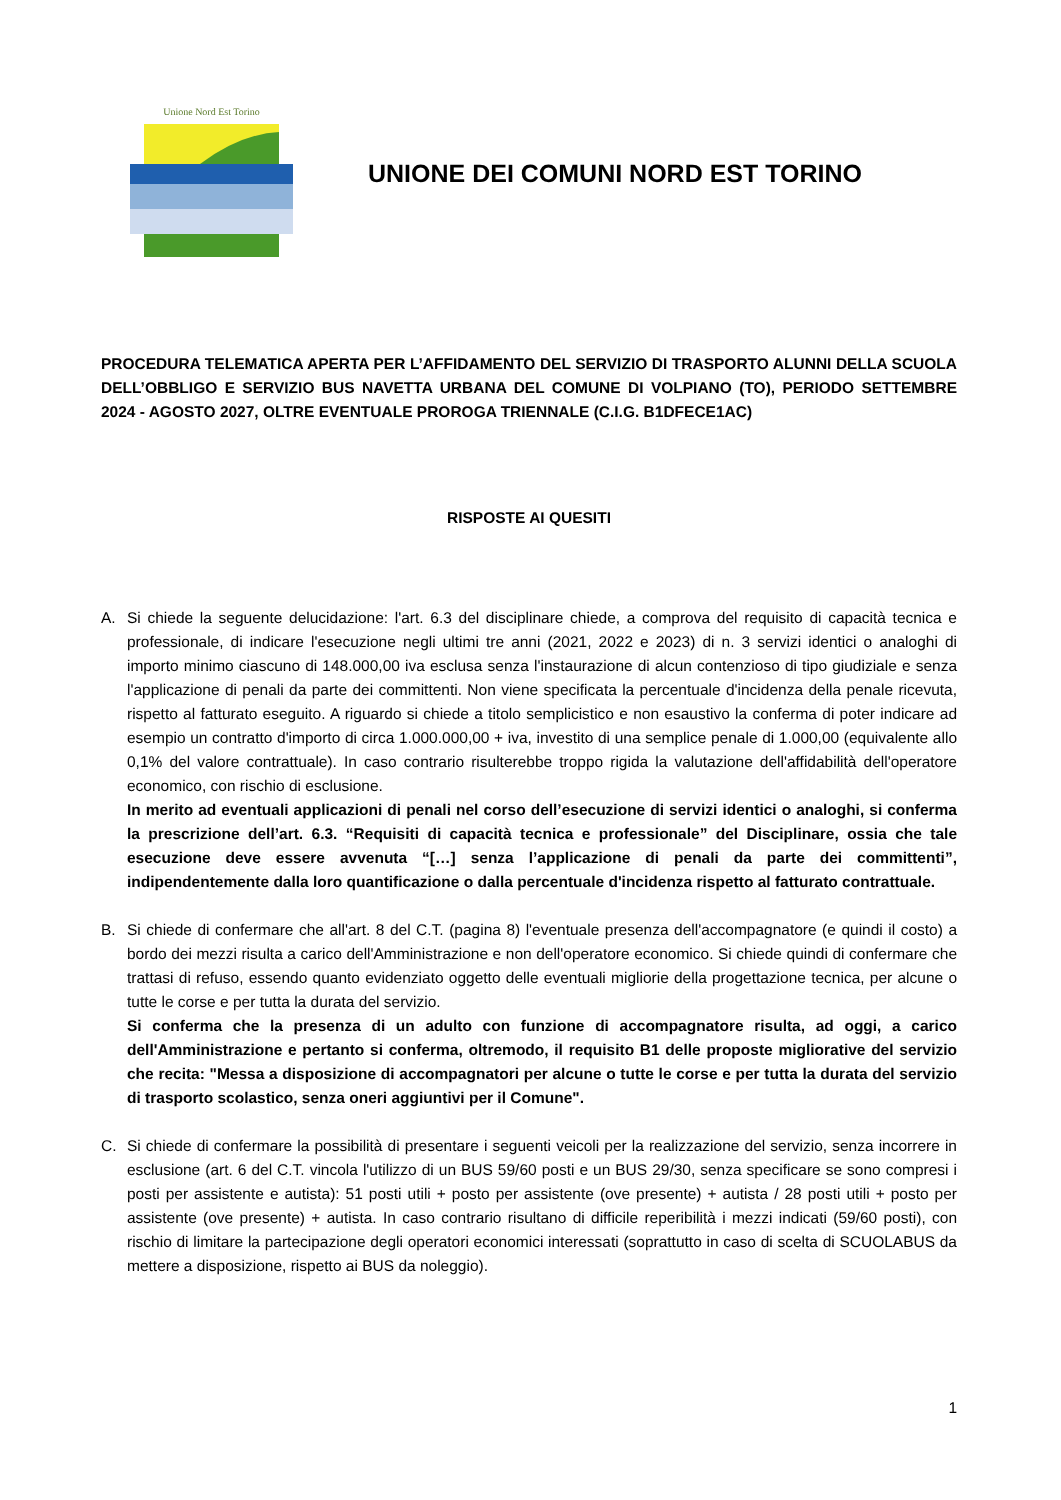Unione Nord Est Torino
UNIONE DEI COMUNI NORD EST TORINO
PROCEDURA TELEMATICA APERTA PER L’AFFIDAMENTO DEL SERVIZIO DI TRASPORTO ALUNNI DELLA SCUOLA DELL’OBBLIGO E SERVIZIO BUS NAVETTA URBANA DEL COMUNE DI VOLPIANO (TO), PERIODO SETTEMBRE 2024 - AGOSTO 2027, OLTRE EVENTUALE PROROGA TRIENNALE (C.I.G. B1DFECE1AC)
RISPOSTE AI QUESITI
A. Si chiede la seguente delucidazione: l'art. 6.3 del disciplinare chiede, a comprova del requisito di capacità tecnica e professionale, di indicare l'esecuzione negli ultimi tre anni (2021, 2022 e 2023) di n. 3 servizi identici o analoghi di importo minimo ciascuno di 148.000,00 iva esclusa senza l'instaurazione di alcun contenzioso di tipo giudiziale e senza l'applicazione di penali da parte dei committenti. Non viene specificata la percentuale d'incidenza della penale ricevuta, rispetto al fatturato eseguito. A riguardo si chiede a titolo semplicistico e non esaustivo la conferma di poter indicare ad esempio un contratto d'importo di circa 1.000.000,00 + iva, investito di una semplice penale di 1.000,00 (equivalente allo 0,1% del valore contrattuale). In caso contrario risulterebbe troppo rigida la valutazione dell'affidabilità dell'operatore economico, con rischio di esclusione.
In merito ad eventuali applicazioni di penali nel corso dell’esecuzione di servizi identici o analoghi, si conferma la prescrizione dell’art. 6.3. “Requisiti di capacità tecnica e professionale” del Disciplinare, ossia che tale esecuzione deve essere avvenuta “[…] senza l’applicazione di penali da parte dei committenti”, indipendentemente dalla loro quantificazione o dalla percentuale d'incidenza rispetto al fatturato contrattuale.
B. Si chiede di confermare che all'art. 8 del C.T. (pagina 8) l'eventuale presenza dell'accompagnatore (e quindi il costo) a bordo dei mezzi risulta a carico dell'Amministrazione e non dell'operatore economico. Si chiede quindi di confermare che trattasi di refuso, essendo quanto evidenziato oggetto delle eventuali migliorie della progettazione tecnica, per alcune o tutte le corse e per tutta la durata del servizio.
Si conferma che la presenza di un adulto con funzione di accompagnatore risulta, ad oggi, a carico dell'Amministrazione e pertanto si conferma, oltremodo, il requisito B1 delle proposte migliorative del servizio che recita: "Messa a disposizione di accompagnatori per alcune o tutte le corse e per tutta la durata del servizio di trasporto scolastico, senza oneri aggiuntivi per il Comune".
C. Si chiede di confermare la possibilità di presentare i seguenti veicoli per la realizzazione del servizio, senza incorrere in esclusione (art. 6 del C.T. vincola l'utilizzo di un BUS 59/60 posti e un BUS 29/30, senza specificare se sono compresi i posti per assistente e autista): 51 posti utili + posto per assistente (ove presente) + autista / 28 posti utili + posto per assistente (ove presente) + autista. In caso contrario risultano di difficile reperibilità i mezzi indicati (59/60 posti), con rischio di limitare la partecipazione degli operatori economici interessati (soprattutto in caso di scelta di SCUOLABUS da mettere a disposizione, rispetto ai BUS da noleggio).
1